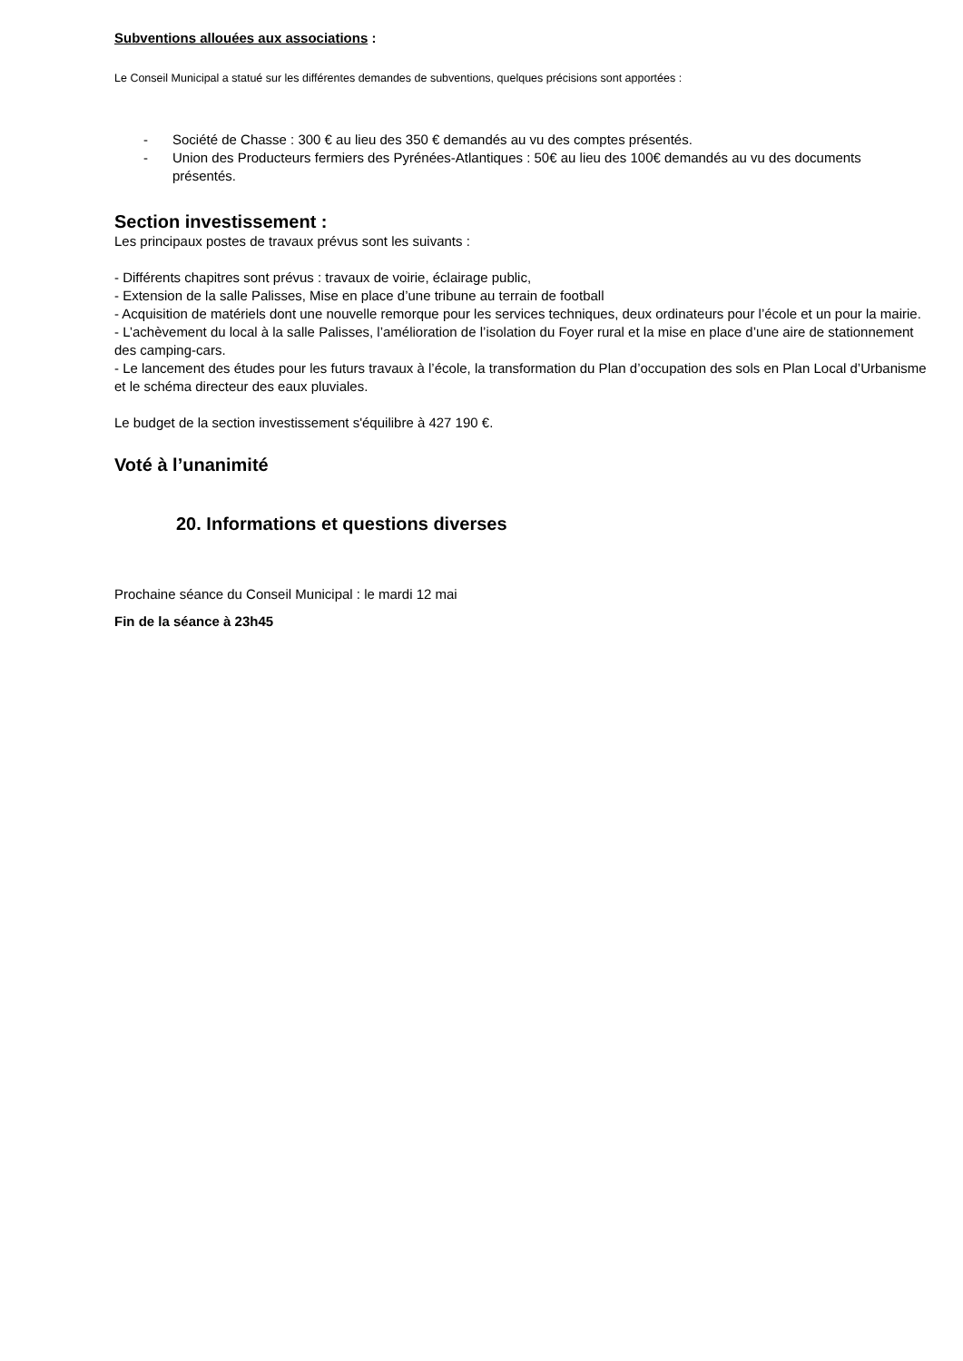Subventions allouées aux associations :
Le Conseil Municipal a statué sur les différentes demandes de subventions, quelques précisions sont apportées :
- Société de Chasse : 300 € au lieu des 350 € demandés au vu des comptes présentés.
- Union des Producteurs fermiers des Pyrénées-Atlantiques : 50€ au lieu des 100€ demandés au vu des documents présentés.
Section investissement :
Les principaux postes de travaux prévus sont les suivants :
- Différents chapitres sont prévus : travaux de voirie, éclairage public,
- Extension de la salle Palisses, Mise en place d’une tribune au terrain de football
- Acquisition de matériels dont une nouvelle remorque pour les services techniques, deux ordinateurs pour l’école et un pour la mairie.
- L’achèvement du local à la salle Palisses, l’amélioration de l’isolation du Foyer rural et la mise en place d’une aire de stationnement des camping-cars.
- Le lancement des études pour les futurs travaux à l’école, la transformation du Plan d’occupation des sols en Plan Local d’Urbanisme et le schéma directeur des eaux pluviales.
Le budget de la section investissement s'équilibre à 427 190 €.
Voté à l’unanimité
20. Informations et questions diverses
Prochaine séance du Conseil Municipal : le mardi 12 mai
Fin de la séance à 23h45